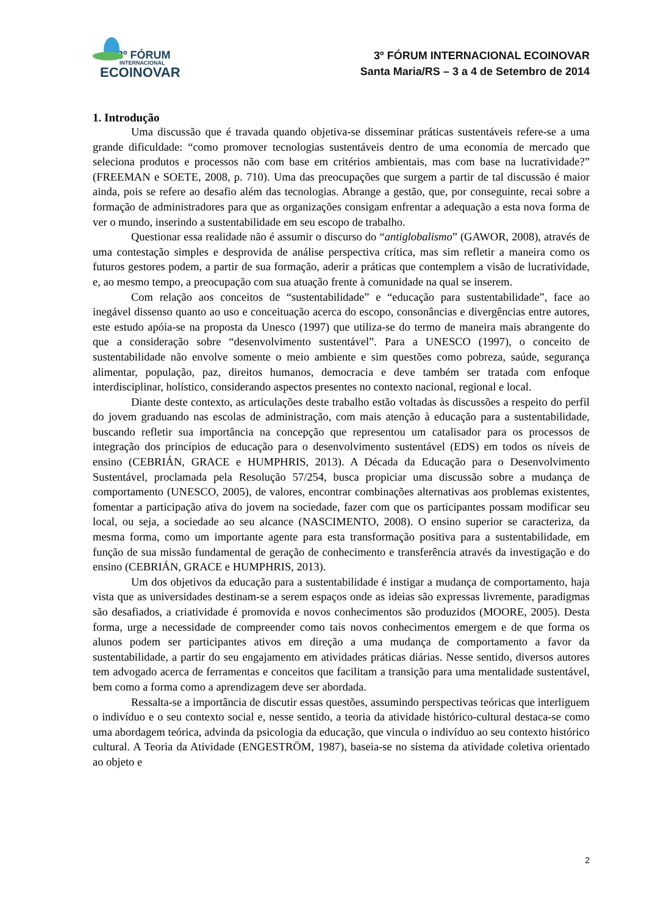3º FÓRUM
INTERNACIONAL
ECOINOVAR
3º FÓRUM INTERNACIONAL ECOINOVAR
Santa Maria/RS – 3 a 4 de Setembro de 2014
1. Introdução
Uma discussão que é travada quando objetiva-se disseminar práticas sustentáveis refere-se a uma grande dificuldade: “como promover tecnologias sustentáveis dentro de uma economia de mercado que seleciona produtos e processos não com base em critérios ambientais, mas com base na lucratividade?” (FREEMAN e SOETE, 2008, p. 710). Uma das preocupações que surgem a partir de tal discussão é maior ainda, pois se refere ao desafio além das tecnologias. Abrange a gestão, que, por conseguinte, recai sobre a formação de administradores para que as organizações consigam enfrentar a adequação a esta nova forma de ver o mundo, inserindo a sustentabilidade em seu escopo de trabalho.
Questionar essa realidade não é assumir o discurso do “antiglobalismo” (GAWOR, 2008), através de uma contestação simples e desprovida de análise perspectiva crítica, mas sim refletir a maneira como os futuros gestores podem, a partir de sua formação, aderir a práticas que contemplem a visão de lucratividade, e, ao mesmo tempo, a preocupação com sua atuação frente à comunidade na qual se inserem.
Com relação aos conceitos de “sustentabilidade” e “educação para sustentabilidade”, face ao inegável dissenso quanto ao uso e conceituação acerca do escopo, consonâncias e divergências entre autores, este estudo apóia-se na proposta da Unesco (1997) que utiliza-se do termo de maneira mais abrangente do que a consideração sobre “desenvolvimento sustentável”. Para a UNESCO (1997), o conceito de sustentabilidade não envolve somente o meio ambiente e sim questões como pobreza, saúde, segurança alimentar, população, paz, direitos humanos, democracia e deve também ser tratada com enfoque interdisciplinar, holístico, considerando aspectos presentes no contexto nacional, regional e local.
Diante deste contexto, as articulações deste trabalho estão voltadas às discussões a respeito do perfil do jovem graduando nas escolas de administração, com mais atenção à educação para a sustentabilidade, buscando refletir sua importância na concepção que representou um catalisador para os processos de integração dos princípios de educação para o desenvolvimento sustentável (EDS) em todos os níveis de ensino (CEBRIÁN, GRACE e HUMPHRIS, 2013). A Década da Educação para o Desenvolvimento Sustentável, proclamada pela Resolução 57/254, busca propiciar uma discussão sobre a mudança de comportamento (UNESCO, 2005), de valores, encontrar combinações alternativas aos problemas existentes, fomentar a participação ativa do jovem na sociedade, fazer com que os participantes possam modificar seu local, ou seja, a sociedade ao seu alcance (NASCIMENTO, 2008). O ensino superior se caracteriza, da mesma forma, como um importante agente para esta transformação positiva para a sustentabilidade, em função de sua missão fundamental de geração de conhecimento e transferência através da investigação e do ensino (CEBRIÁN, GRACE e HUMPHRIS, 2013).
Um dos objetivos da educação para a sustentabilidade é instigar a mudança de comportamento, haja vista que as universidades destinam-se a serem espaços onde as ideias são expressas livremente, paradigmas são desafiados, a criatividade é promovida e novos conhecimentos são produzidos (MOORE, 2005). Desta forma, urge a necessidade de compreender como tais novos conhecimentos emergem e de que forma os alunos podem ser participantes ativos em direção a uma mudança de comportamento a favor da sustentabilidade, a partir do seu engajamento em atividades práticas diárias. Nesse sentido, diversos autores tem advogado acerca de ferramentas e conceitos que facilitam a transição para uma mentalidade sustentável, bem como a forma como a aprendizagem deve ser abordada.
Ressalta-se a importância de discutir essas questões, assumindo perspectivas teóricas que interliguem o indivíduo e o seu contexto social e, nesse sentido, a teoria da atividade histórico-cultural destaca-se como uma abordagem teórica, advinda da psicologia da educação, que vincula o indivíduo ao seu contexto histórico cultural. A Teoria da Atividade (ENGESTRÖM, 1987), baseia-se no sistema da atividade coletiva orientado ao objeto e
2